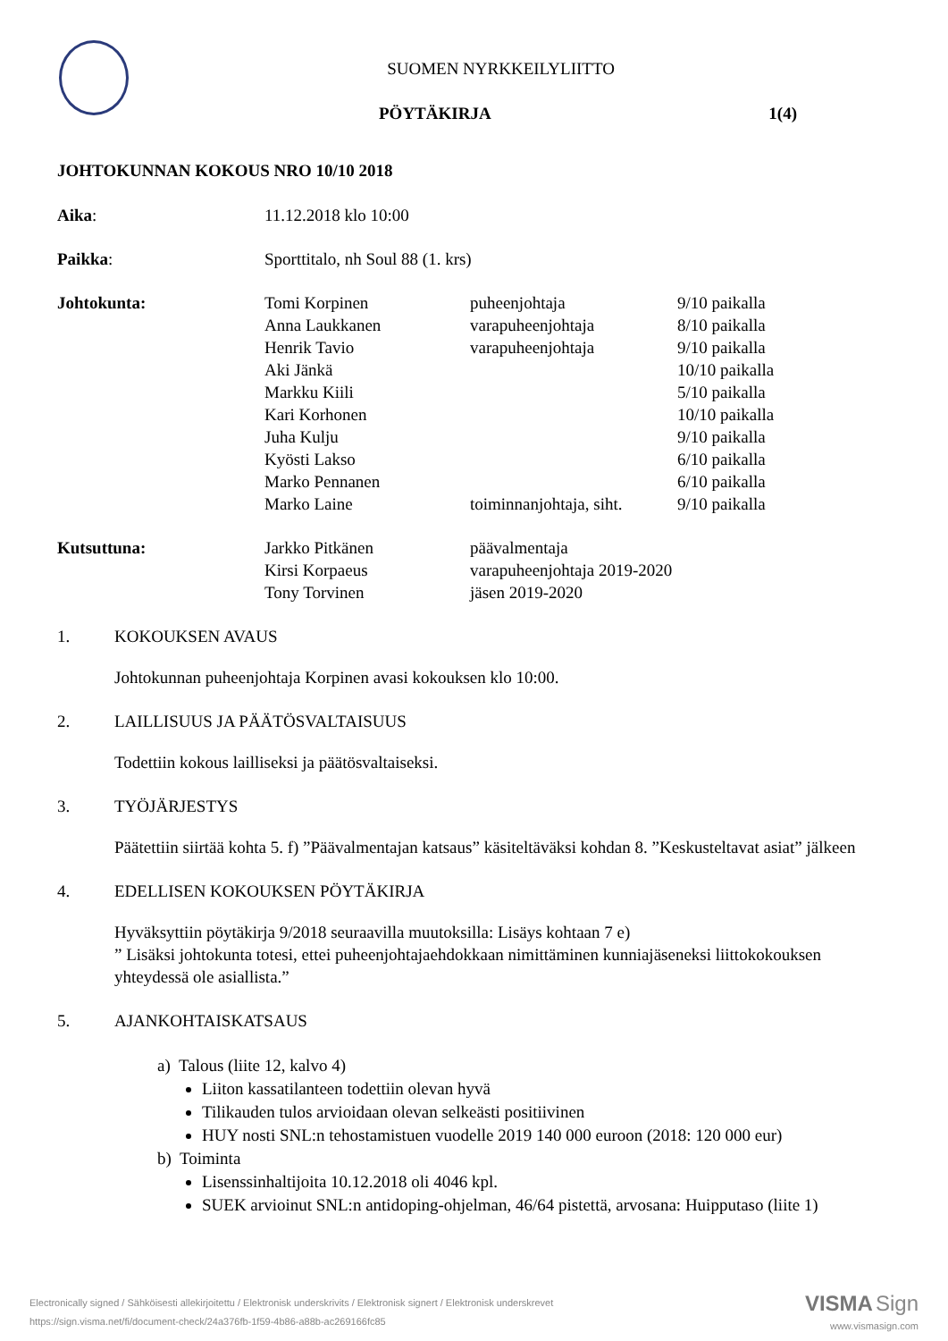SUOMEN NYRKKEILYLIITTO
PÖYTÄKIRJA 1(4)
JOHTOKUNNAN KOKOUS NRO 10/10 2018
Aika: 11.12.2018 klo 10:00
Paikka: Sporttitalo, nh Soul 88 (1. krs)
Johtokunta: Tomi Korpinen puheenjohtaja 9/10 paikalla
Anna Laukkanen varapuheenjohtaja 8/10 paikalla
Henrik Tavio varapuheenjohtaja 9/10 paikalla
Aki Jänkä 10/10 paikalla
Markku Kiili 5/10 paikalla
Kari Korhonen 10/10 paikalla
Juha Kulju 9/10 paikalla
Kyösti Lakso 6/10 paikalla
Marko Pennanen 6/10 paikalla
Marko Laine toiminnanjohtaja, siht.
9/10 paikalla
Kutsuttuna: Jarkko Pitkänen päävalmentaja
Kirsi Korpaeus varapuheenjohtaja 2019-2020
Tony Torvinen jäsen 2019-2020
1. KOKOUKSEN AVAUS
Johtokunnan puheenjohtaja Korpinen avasi kokouksen klo 10:00.
2. LAILLISUUS JA PÄÄTÖSVALTAISUUS
Todettiin kokous lailliseksi ja päätösvaltaiseksi.
3. TYÖJÄRJESTYS
Päätettiin siirtää kohta 5. f) ”Päävalmentajan katsaus” käsiteltäväksi kohdan 8. ”Keskusteltavat asiat” jälkeen
4. EDELLISEN KOKOUKSEN PÖYTÄKIRJA
Hyväksyttiin pöytäkirja 9/2018 seuraavilla muutoksilla: Lisäys kohtaan 7 e)
” Lisäksi johtokunta totesi, ettei puheenjohtajaehdokkaan nimittäminen kunniajäseneksi liittokokouksen yhteydessä ole asiallista.”
5. AJANKOHTAISKATSAUS
a) Talous (liite 12, kalvo 4)
Liiton kassatilanteen todettiin olevan hyvä
Tilikauden tulos arvioidaan olevan selkeästi positiivinen
HUY nosti SNL:n tehostamistuen vuodelle 2019 140 000 euroon (2018: 120 000 eur)
b) Toiminta
Lisenssinhaltijoita 10.12.2018 oli 4046 kpl.
SUEK arvioinut SNL:n antidoping-ohjelman, 46/64 pistettä, arvosana: Huipputaso (liite 1)
Electronically signed / Sähköisesti allekirjoitettu / Elektronisk underskrivits / Elektronisk signert / Elektronisk underskrevet
https://sign.visma.net/fi/document-check/24a376fb-1f59-4b86-a88b-ac269166fc85
VISMA Sign
www.vismasign.com